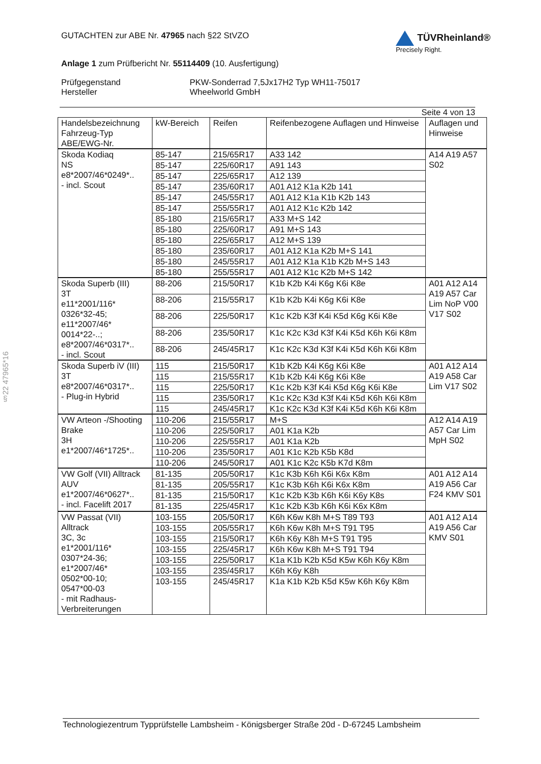§22 47965*16
GUTACHTEN zur ABE Nr. 47965 nach §22 StVZO
TÜVRheinland®
Precisely Right.
Anlage 1 zum Prüfbericht Nr. 55114409 (10. Ausfertigung)
Prüfgegenstand
Hersteller
PKW-Sonderrad 7,5Jx17H2 Typ WH11-75017
Wheelworld GmbH
Seite 4 von 13
| Handelsbezeichnung Fahrzeug-Typ ABE/EWG-Nr. | kW-Bereich | Reifen | Reifenbezogene Auflagen und Hinweise | Auflagen und Hinweise |
| --- | --- | --- | --- | --- |
| Skoda Kodiaq NS e8*2007/46*0249*.. - incl. Scout | 85-147 | 215/65R17 | A33 142 | A14 A19 A57 S02 |
| | 85-147 | 225/60R17 | A91 143 | |
| | 85-147 | 225/65R17 | A12 139 | |
| | 85-147 | 235/60R17 | A01 A12 K1a K2b 141 | |
| | 85-147 | 245/55R17 | A01 A12 K1a K1b K2b 143 | |
| | 85-147 | 255/55R17 | A01 A12 K1c K2b 142 | |
| | 85-180 | 215/65R17 | A33 M+S 142 | |
| | 85-180 | 225/60R17 | A91 M+S 143 | |
| | 85-180 | 225/65R17 | A12 M+S 139 | |
| | 85-180 | 235/60R17 | A01 A12 K1a K2b M+S 141 | |
| | 85-180 | 245/55R17 | A01 A12 K1a K1b K2b M+S 143 | |
| | 85-180 | 255/55R17 | A01 A12 K1c K2b M+S 142 | |
| Skoda Superb (III) 3T e11*2001/116* 0326*32-45; e11*2007/46* 0014*22-..; e8*2007/46*0317*.. - incl. Scout | 88-206 | 215/50R17 | K1b K2b K4i K6g K6i K8e | A01 A12 A14 A19 A57 Car Lim NoP V00 V17 S02 |
| | 88-206 | 215/55R17 | K1b K2b K4i K6g K6i K8e | |
| | 88-206 | 225/50R17 | K1c K2b K3f K4i K5d K6g K6i K8e | |
| | 88-206 | 235/50R17 | K1c K2c K3d K3f K4i K5d K6h K6i K8m | |
| | 88-206 | 245/45R17 | K1c K2c K3d K3f K4i K5d K6h K6i K8m | |
| Skoda Superb iV (III) 3T e8*2007/46*0317*.. - Plug-in Hybrid | 115 | 215/50R17 | K1b K2b K4i K6g K6i K8e | A01 A12 A14 A19 A58 Car Lim V17 S02 |
| | 115 | 215/55R17 | K1b K2b K4i K6g K6i K8e | |
| | 115 | 225/50R17 | K1c K2b K3f K4i K5d K6g K6i K8e | |
| | 115 | 235/50R17 | K1c K2c K3d K3f K4i K5d K6h K6i K8m | |
| | 115 | 245/45R17 | K1c K2c K3d K3f K4i K5d K6h K6i K8m | |
| VW Arteon -/Shooting Brake 3H e1*2007/46*1725*.. | 110-206 | 215/55R17 | M+S | A12 A14 A19 A57 Car Lim MpH S02 |
| | 110-206 | 225/50R17 | A01 K1a K2b | |
| | 110-206 | 225/55R17 | A01 K1a K2b | |
| | 110-206 | 235/50R17 | A01 K1c K2b K5b K8d | |
| | 110-206 | 245/50R17 | A01 K1c K2c K5b K7d K8m | |
| VW Golf (VII) Alltrack AUV e1*2007/46*0627*.. - incl. Facelift 2017 | 81-135 | 205/50R17 | K1c K3b K6h K6i K6x K8m | A01 A12 A14 A19 A56 Car F24 KMV S01 |
| | 81-135 | 205/55R17 | K1c K3b K6h K6i K6x K8m | |
| | 81-135 | 215/50R17 | K1c K2b K3b K6h K6i K6y K8s | |
| | 81-135 | 225/45R17 | K1c K2b K3b K6h K6i K6x K8m | |
| VW Passat (VII) Alltrack 3C, 3c e1*2001/116* 0307*24-36; e1*2007/46* 0502*00-10; 0547*00-03 - mit Radhaus-Verbreiterungen | 103-155 | 205/50R17 | K6h K6w K8h M+S T89 T93 | A01 A12 A14 A19 A56 Car KMV S01 |
| | 103-155 | 205/55R17 | K6h K6w K8h M+S T91 T95 | |
| | 103-155 | 215/50R17 | K6h K6y K8h M+S T91 T95 | |
| | 103-155 | 225/45R17 | K6h K6w K8h M+S T91 T94 | |
| | 103-155 | 225/50R17 | K1a K1b K2b K5d K5w K6h K6y K8m | |
| | 103-155 | 235/45R17 | K6h K6y K8h | |
| | 103-155 | 245/45R17 | K1a K1b K2b K5d K5w K6h K6y K8m | |
Technologiezentrum Typprüfstelle Lambsheim - Königsberger Straße 20d - D-67245 Lambsheim